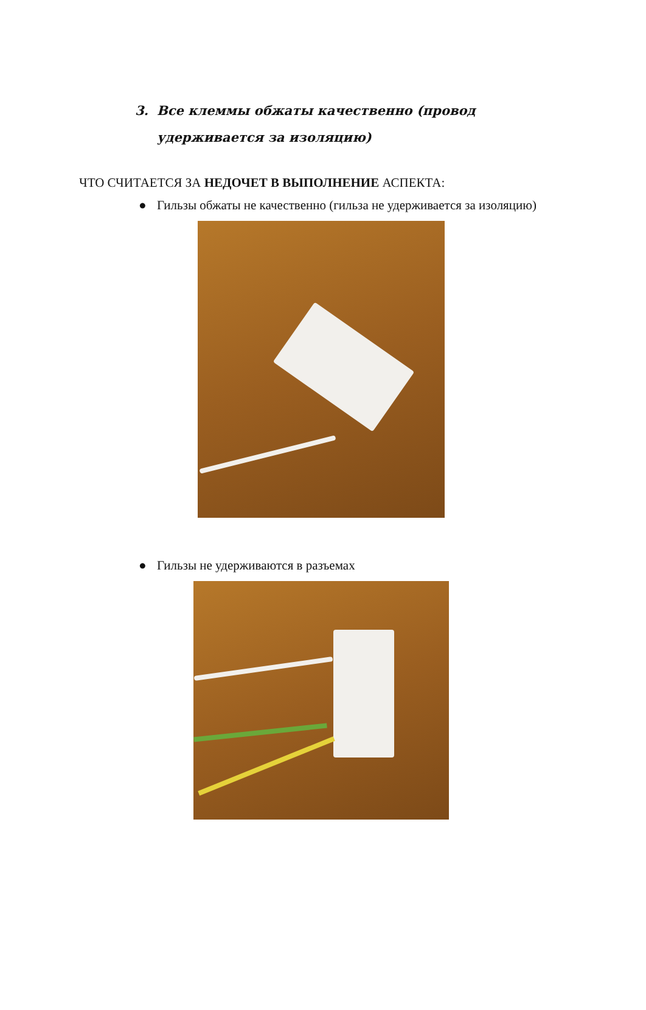3.
Все клеммы обжаты качественно (провод
удерживается за изоляцию)
ЧТО СЧИТАЕТСЯ ЗА НЕДОЧЕТ В ВЫПОЛНЕНИЕ АСПЕКТА:
● Гильзы обжаты не качественно (гильза не удерживается за изоляцию)
● Гильзы не удерживаются в разъемах